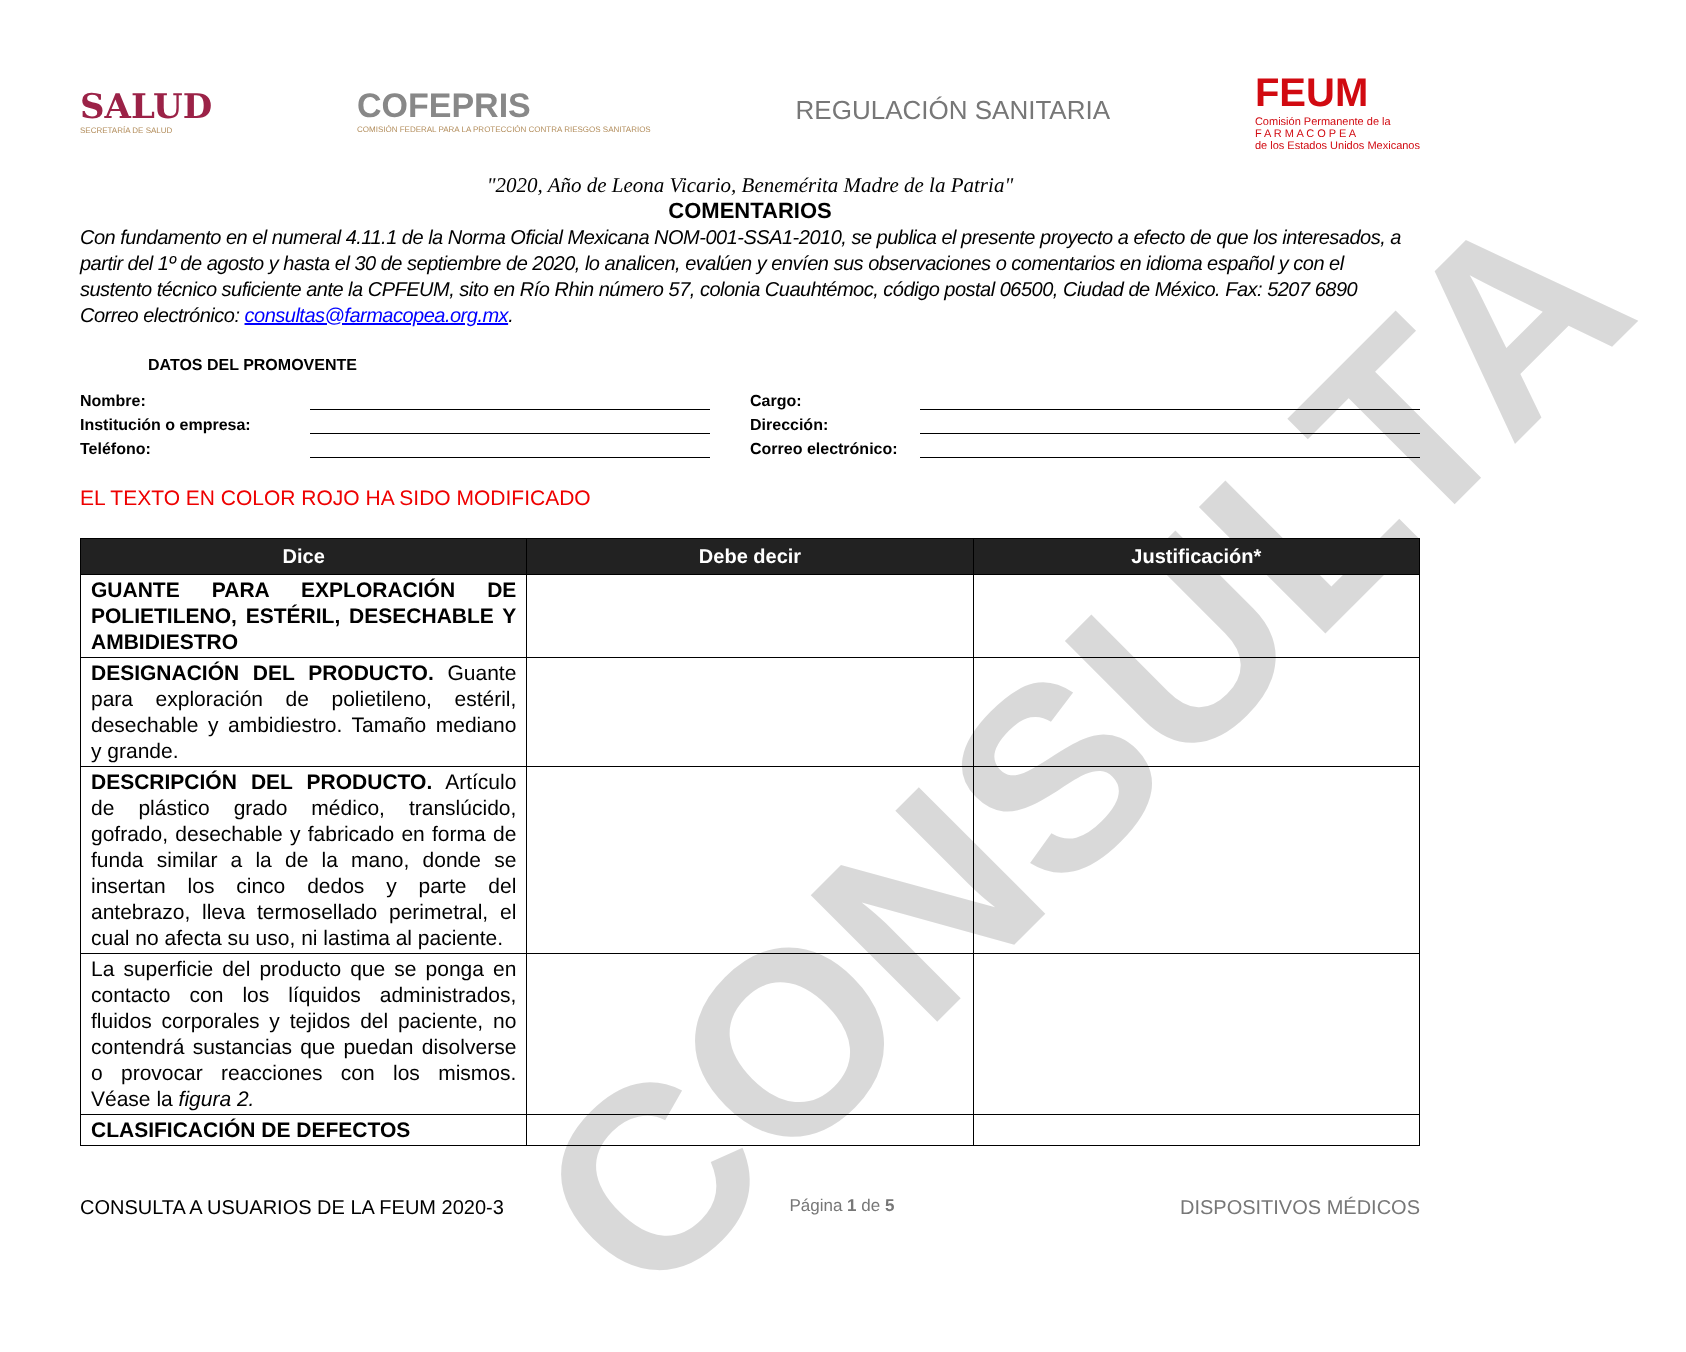CONSULTA
SALUD
SECRETARÍA DE SALUD
COFEPRIS
COMISIÓN FEDERAL PARA LA PROTECCIÓN CONTRA RIESGOS SANITARIOS
REGULACIÓN SANITARIA
FEUM
Comisión Permanente de la
F A R M A C O P E A
de los Estados Unidos Mexicanos
"2020, Año de Leona Vicario, Benemérita Madre de la Patria"
COMENTARIOS
Con fundamento en el numeral 4.11.1 de la Norma Oficial Mexicana NOM-001-SSA1-2010, se publica el presente proyecto a efecto de que los interesados, a partir del 1º de agosto y hasta el 30 de septiembre de 2020, lo analicen, evalúen y envíen sus observaciones o comentarios en idioma español y con el sustento técnico suficiente ante la CPFEUM, sito en Río Rhin número 57, colonia Cuauhtémoc, código postal 06500, Ciudad de México. Fax: 5207 6890
Correo electrónico: consultas@farmacopea.org.mx.
DATOS DEL PROMOVENTE
Nombre:
Institución o empresa:
Teléfono:
Cargo:
Dirección:
Correo electrónico:
EL TEXTO EN COLOR ROJO HA SIDO MODIFICADO
| Dice | Debe decir | Justificación* |
| --- | --- | --- |
| GUANTE PARA EXPLORACIÓN DE POLIETILENO, ESTÉRIL, DESECHABLE Y AMBIDIESTRO | | |
| DESIGNACIÓN DEL PRODUCTO. Guante para exploración de polietileno, estéril, desechable y ambidiestro. Tamaño mediano y grande. | | |
| DESCRIPCIÓN DEL PRODUCTO. Artículo de plástico grado médico, translúcido, gofrado, desechable y fabricado en forma de funda similar a la de la mano, donde se insertan los cinco dedos y parte del antebrazo, lleva termosellado perimetral, el cual no afecta su uso, ni lastima al paciente. | | |
| La superficie del producto que se ponga en contacto con los líquidos administrados, fluidos corporales y tejidos del paciente, no contendrá sustancias que puedan disolverse o provocar reacciones con los mismos. Véase la figura 2. | | |
| CLASIFICACIÓN DE DEFECTOS | | |
CONSULTA A USUARIOS DE LA FEUM 2020-3 Página 1 de 5 DISPOSITIVOS MÉDICOS